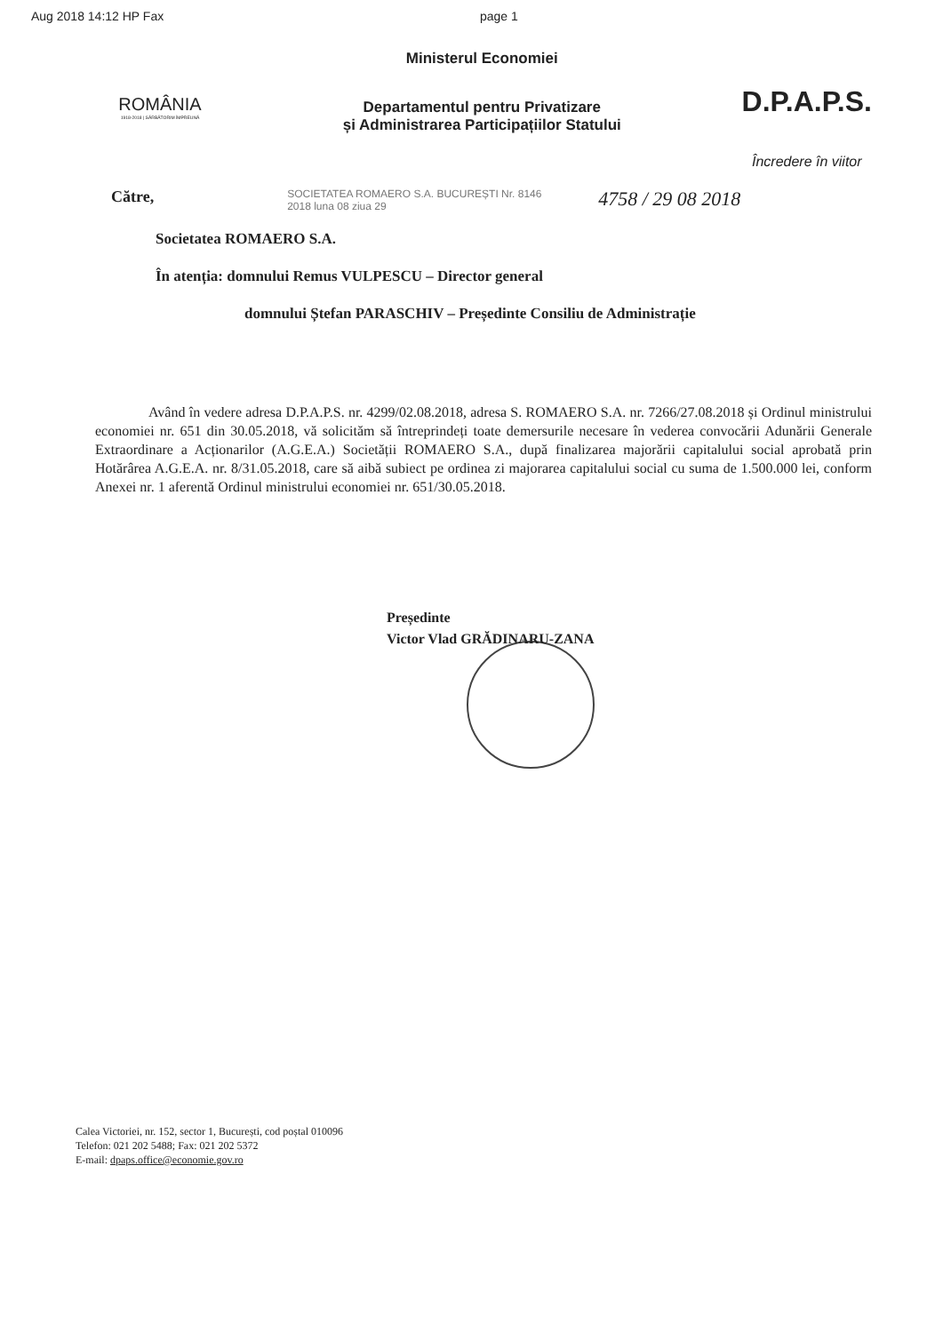Aug 2018 14:12 HP Fax page 1
ROMÂNIA
1918-2018 | SĂRBĂTORIM ÎMPREUNĂ
Ministerul Economiei
Departamentul pentru Privatizare
și Administrarea Participațiilor Statului
D.P.A.P.S.
Încredere în viitor
Către,
SOCIETATEA ROMAERO S.A. BUCUREȘTI Nr. 8146 2018 luna 08 ziua 29
4758 / 29 08 2018
Societatea ROMAERO S.A.
În atenția: domnului Remus VULPESCU – Director general
domnului Ștefan PARASCHIV – Președinte Consiliu de Administrație
Având în vedere adresa D.P.A.P.S. nr. 4299/02.08.2018, adresa S. ROMAERO S.A. nr. 7266/27.08.2018 și Ordinul ministrului economiei nr. 651 din 30.05.2018, vă solicităm să întreprindeți toate demersurile necesare în vederea convocării Adunării Generale Extraordinare a Acționarilor (A.G.E.A.) Societății ROMAERO S.A., după finalizarea majorării capitalului social aprobată prin Hotărârea A.G.E.A. nr. 8/31.05.2018, care să aibă subiect pe ordinea zi majorarea capitalului social cu suma de 1.500.000 lei, conform Anexei nr. 1 aferentă Ordinul ministrului economiei nr. 651/30.05.2018.
Președinte
Victor Vlad GRĂDINARU-ZANA
Calea Victoriei, nr. 152, sector 1, București, cod poștal 010096
Telefon: 021 202 5488; Fax: 021 202 5372
E-mail: dpaps.office@economie.gov.ro